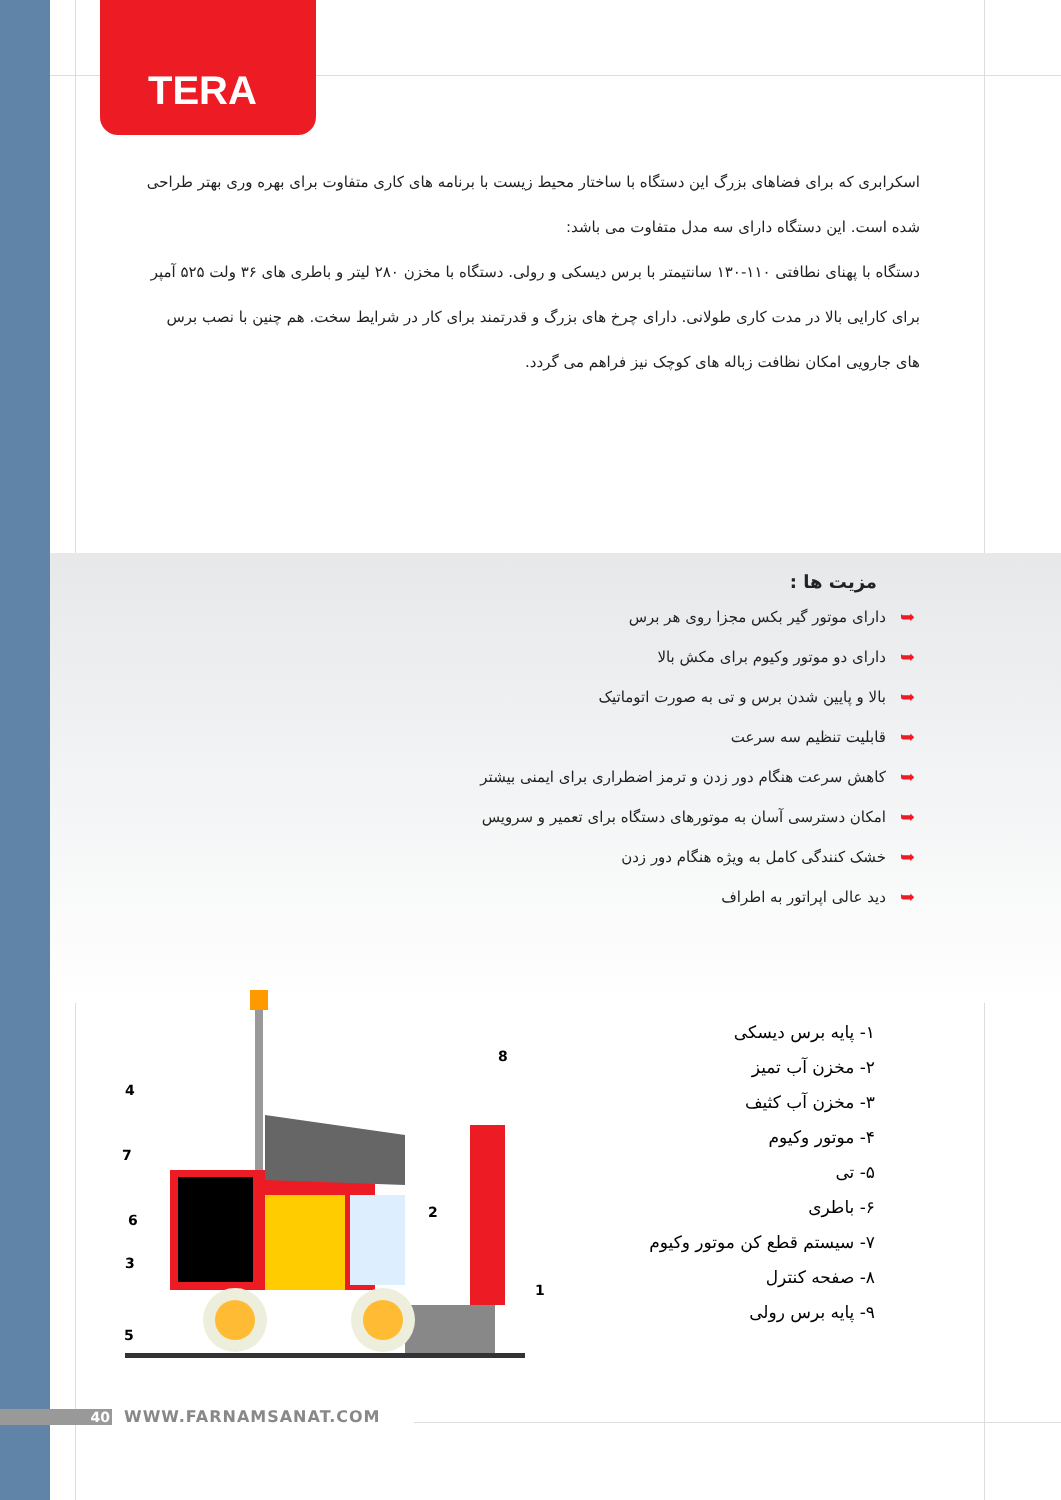TERA
اسکرابری که برای فضاهای بزرگ این دستگاه با ساختار محیط زیست با برنامه های کاری متفاوت برای بهره وری بهتر طراحی شده است. این دستگاه دارای سه مدل متفاوت می باشد:
دستگاه با پهنای نطافتی ۱۱۰-۱۳۰ سانتیمتر با برس دیسکی و رولی. دستگاه با مخزن ۲۸۰ لیتر و باطری های ۳۶ ولت ۵۲۵ آمپر برای کارایی بالا در مدت کاری طولانی. دارای چرخ های بزرگ و قدرتمند برای کار در شرایط سخت. هم چنین با نصب برس های جارویی امکان نظافت زباله های کوچک نیز فراهم می گردد.
مزیت ها :
➥ دارای موتور گیر بکس مجزا روی هر برس
➥ دارای دو موتور وکیوم برای مکش بالا
➥ بالا و پایین شدن برس و تی به صورت اتوماتیک
➥ قابلیت تنظیم سه سرعت
➥ کاهش سرعت هنگام دور زدن و ترمز اضطراری برای ایمنی بیشتر
➥ امکان دسترسی آسان به موتورهای دستگاه برای تعمیر و سرویس
➥ خشک کنندگی کامل به ویژه هنگام دور زدن
➥ دید عالی اپراتور به اطراف
4
7
6
3
5
2
8
1
۱- پایه برس دیسکی
۲- مخزن آب تمیز
۳- مخزن آب کثیف
۴- موتور وکیوم
۵- تی
۶- باطری
۷- سیستم قطع کن موتور وکیوم
۸- صفحه کنترل
۹- پایه برس رولی
40 WWW.FARNAMSANAT.COM